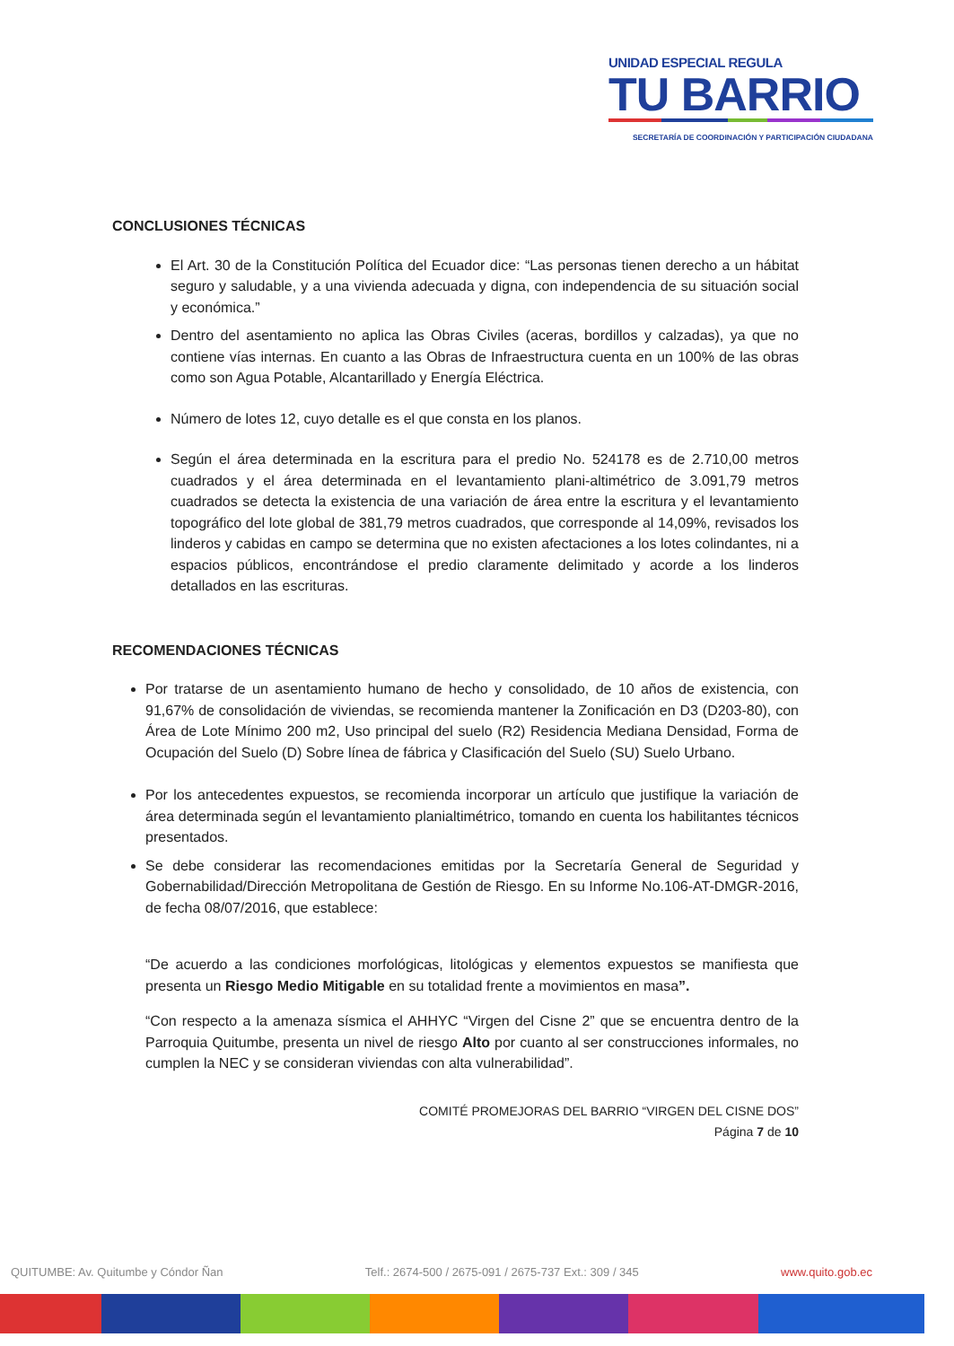UNIDAD ESPECIAL REGULA
TU BARRIO
SECRETARÍA DE COORDINACIÓN Y PARTICIPACIÓN CIUDADANA
CONCLUSIONES TÉCNICAS
El Art. 30 de la Constitución Política del Ecuador dice: “Las personas tienen derecho a un hábitat seguro y saludable, y a una vivienda adecuada y digna, con independencia de su situación social y económica.”
Dentro del asentamiento no aplica las Obras Civiles (aceras, bordillos y calzadas), ya que no contiene vías internas. En cuanto a las Obras de Infraestructura cuenta en un 100% de las obras como son Agua Potable, Alcantarillado y Energía Eléctrica.
Número de lotes 12, cuyo detalle es el que consta en los planos.
Según el área determinada en la escritura para el predio No. 524178 es de 2.710,00 metros cuadrados y el área determinada en el levantamiento plani-altimétrico de 3.091,79 metros cuadrados se detecta la existencia de una variación de área entre la escritura y el levantamiento topográfico del lote global de 381,79 metros cuadrados, que corresponde al 14,09%, revisados los linderos y cabidas en campo se determina que no existen afectaciones a los lotes colindantes, ni a espacios públicos, encontrándose el predio claramente delimitado y acorde a los linderos detallados en las escrituras.
RECOMENDACIONES TÉCNICAS
Por tratarse de un asentamiento humano de hecho y consolidado, de 10 años de existencia, con 91,67% de consolidación de viviendas, se recomienda mantener la Zonificación en D3 (D203-80), con Área de Lote Mínimo 200 m2, Uso principal del suelo (R2) Residencia Mediana Densidad, Forma de Ocupación del Suelo (D) Sobre línea de fábrica y Clasificación del Suelo (SU) Suelo Urbano.
Por los antecedentes expuestos, se recomienda incorporar un artículo que justifique la variación de área determinada según el levantamiento planialtimétrico, tomando en cuenta los habilitantes técnicos presentados.
Se debe considerar las recomendaciones emitidas por la Secretaría General de Seguridad y Gobernabilidad/Dirección Metropolitana de Gestión de Riesgo. En su Informe No.106-AT-DMGR-2016, de fecha 08/07/2016, que establece:
“De acuerdo a las condiciones morfológicas, litológicas y elementos expuestos se manifiesta que presenta un Riesgo Medio Mitigable en su totalidad frente a movimientos en masa”.
“Con respecto a la amenaza sísmica el AHHYC “Virgen del Cisne 2” que se encuentra dentro de la Parroquia Quitumbe, presenta un nivel de riesgo Alto por cuanto al ser construcciones informales, no cumplen la NEC y se consideran viviendas con alta vulnerabilidad”.
COMITÉ PROMEJORAS DEL BARRIO “VIRGEN DEL CISNE DOS”
Página 7 de 10
QUITUMBE: Av. Quitumbe y Cóndor Ñan Telf.: 2674-500 / 2675-091 / 2675-737 Ext.: 309 / 345 www.quito.gob.ec